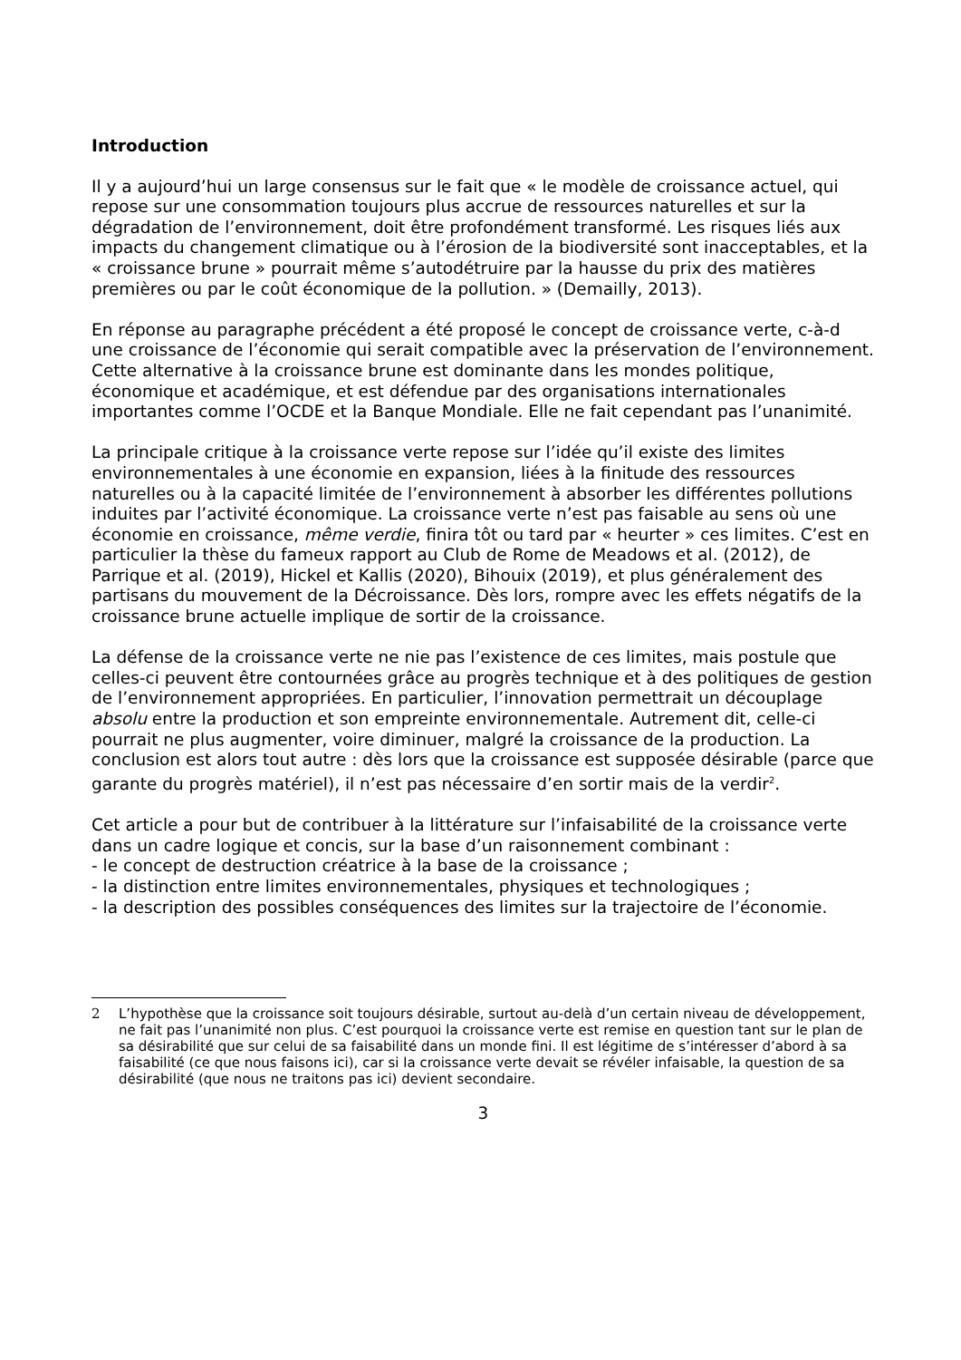Introduction
Il y a aujourd’hui un large consensus sur le fait que « le modèle de croissance actuel, qui repose sur une consommation toujours plus accrue de ressources naturelles et sur la dégradation de l’environnement, doit être profondément transformé. Les risques liés aux impacts du changement climatique ou à l’érosion de la biodiversité sont inacceptables, et la « croissance brune » pourrait même s’autodétruire par la hausse du prix des matières premières ou par le coût économique de la pollution. » (Demailly, 2013).
En réponse au paragraphe précédent a été proposé le concept de croissance verte, c-à-d une croissance de l’économie qui serait compatible avec la préservation de l’environnement. Cette alternative à la croissance brune est dominante dans les mondes politique, économique et académique, et est défendue par des organisations internationales importantes comme l’OCDE et la Banque Mondiale. Elle ne fait cependant pas l’unanimité.
La principale critique à la croissance verte repose sur l’idée qu’il existe des limites environnementales à une économie en expansion, liées à la finitude des ressources naturelles ou à la capacité limitée de l’environnement à absorber les différentes pollutions induites par l’activité économique. La croissance verte n’est pas faisable au sens où une économie en croissance, même verdie, finira tôt ou tard par « heurter » ces limites. C’est en particulier la thèse du fameux rapport au Club de Rome de Meadows et al. (2012), de Parrique et al. (2019), Hickel et Kallis (2020), Bihouix (2019), et plus généralement des partisans du mouvement de la Décroissance. Dès lors, rompre avec les effets négatifs de la croissance brune actuelle implique de sortir de la croissance.
La défense de la croissance verte ne nie pas l’existence de ces limites, mais postule que celles-ci peuvent être contournées grâce au progrès technique et à des politiques de gestion de l’environnement appropriées. En particulier, l’innovation permettrait un découplage absolu entre la production et son empreinte environnementale. Autrement dit, celle-ci pourrait ne plus augmenter, voire diminuer, malgré la croissance de la production. La conclusion est alors tout autre : dès lors que la croissance est supposée désirable (parce que garante du progrès matériel), il n’est pas nécessaire d’en sortir mais de la verdir<sup>2</sup>.
Cet article a pour but de contribuer à la littérature sur l’infaisabilité de la croissance verte dans un cadre logique et concis, sur la base d’un raisonnement combinant :
- le concept de destruction créatrice à la base de la croissance ;
- la distinction entre limites environnementales, physiques et technologiques ;
- la description des possibles conséquences des limites sur la trajectoire de l’économie.
2 L’hypothèse que la croissance soit toujours désirable, surtout au-delà d’un certain niveau de développement, ne fait pas l’unanimité non plus. C’est pourquoi la croissance verte est remise en question tant sur le plan de sa désirabilité que sur celui de sa faisabilité dans un monde fini. Il est légitime de s’intéresser d’abord à sa faisabilité (ce que nous faisons ici), car si la croissance verte devait se révéler infaisable, la question de sa désirabilité (que nous ne traitons pas ici) devient secondaire.
3